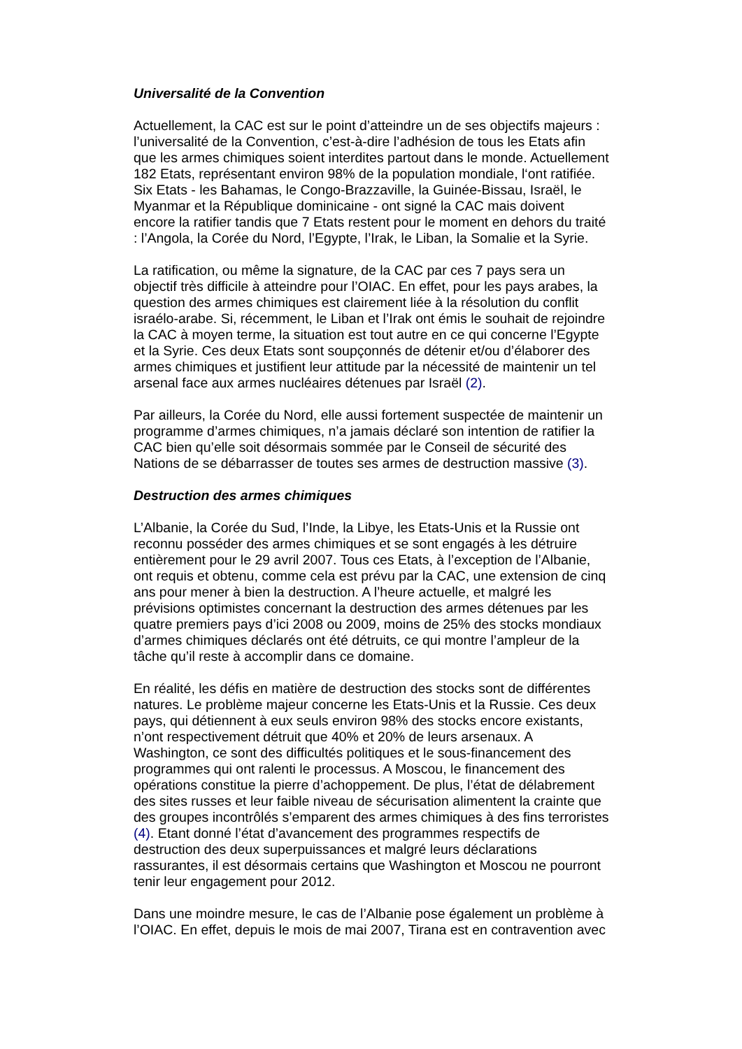Universalité de la Convention
Actuellement, la CAC est sur le point d’atteindre un de ses objectifs majeurs : l’universalité de la Convention, c’est-à-dire l’adhésion de tous les Etats afin que les armes chimiques soient interdites partout dans le monde. Actuellement 182 Etats, représentant environ 98% de la population mondiale, l‘ont ratifiée. Six Etats - les Bahamas, le Congo-Brazzaville, la Guinée-Bissau, Israël, le Myanmar et la République dominicaine - ont signé la CAC mais doivent encore la ratifier tandis que 7 Etats restent pour le moment en dehors du traité : l’Angola, la Corée du Nord, l’Egypte, l’Irak, le Liban, la Somalie et la Syrie.
La ratification, ou même la signature, de la CAC par ces 7 pays sera un objectif très difficile à atteindre pour l’OIAC. En effet, pour les pays arabes, la question des armes chimiques est clairement liée à la résolution du conflit israélo-arabe. Si, récemment, le Liban et l’Irak ont émis le souhait de rejoindre la CAC à moyen terme, la situation est tout autre en ce qui concerne l’Egypte et la Syrie. Ces deux Etats sont soupçonnés de détenir et/ou d’élaborer des armes chimiques et justifient leur attitude par la nécessité de maintenir un tel arsenal face aux armes nucléaires détenues par Israël (2).
Par ailleurs, la Corée du Nord, elle aussi fortement suspectée de maintenir un programme d’armes chimiques, n’a jamais déclaré son intention de ratifier la CAC bien qu’elle soit désormais sommée par le Conseil de sécurité des Nations de se débarrasser de toutes ses armes de destruction massive (3).
Destruction des armes chimiques
L’Albanie, la Corée du Sud, l’Inde, la Libye, les Etats-Unis et la Russie ont reconnu posséder des armes chimiques et se sont engagés à les détruire entièrement pour le 29 avril 2007. Tous ces Etats, à l’exception de l’Albanie, ont requis et obtenu, comme cela est prévu par la CAC, une extension de cinq ans pour mener à bien la destruction. A l’heure actuelle, et malgré les prévisions optimistes concernant la destruction des armes détenues par les quatre premiers pays d’ici 2008 ou 2009, moins de 25% des stocks mondiaux d’armes chimiques déclarés ont été détruits, ce qui montre l’ampleur de la tâche qu’il reste à accomplir dans ce domaine.
En réalité, les défis en matière de destruction des stocks sont de différentes natures. Le problème majeur concerne les Etats-Unis et la Russie. Ces deux pays, qui détiennent à eux seuls environ 98% des stocks encore existants, n’ont respectivement détruit que 40% et 20% de leurs arsenaux. A Washington, ce sont des difficultés politiques et le sous-financement des programmes qui ont ralenti le processus. A Moscou, le financement des opérations constitue la pierre d’achoppement. De plus, l’état de délabrement des sites russes et leur faible niveau de sécurisation alimentent la crainte que des groupes incontrôlés s’emparent des armes chimiques à des fins terroristes (4). Etant donné l’état d’avancement des programmes respectifs de destruction des deux superpuissances et malgré leurs déclarations rassurantes, il est désormais certains que Washington et Moscou ne pourront tenir leur engagement pour 2012.
Dans une moindre mesure, le cas de l’Albanie pose également un problème à l’OIAC. En effet, depuis le mois de mai 2007, Tirana est en contravention avec